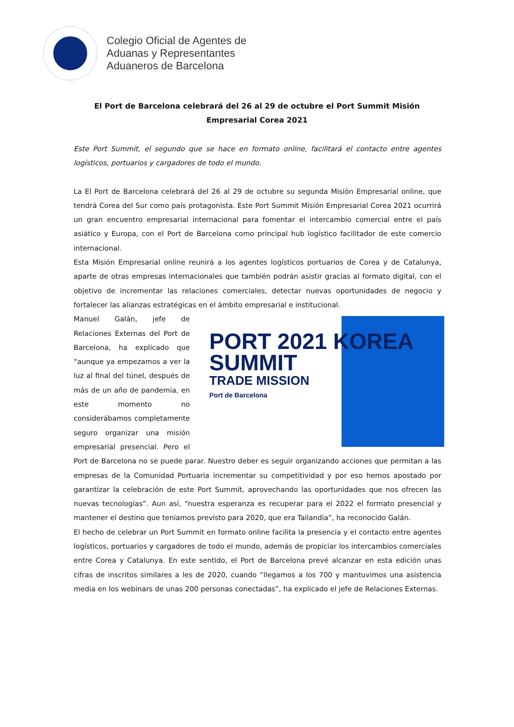Colegio Oficial de Agentes de
Aduanas y Representantes
Aduaneros de Barcelona
El Port de Barcelona celebrará del 26 al 29 de octubre el Port Summit Misión Empresarial Corea 2021
Este Port Summit, el segundo que se hace en formato online, facilitará el contacto entre agentes logísticos, portuarios y cargadores de todo el mundo.
La El Port de Barcelona celebrará del 26 al 29 de octubre su segunda Misión Empresarial online, que tendrá Corea del Sur como país protagonista. Este Port Summit Misión Empresarial Corea 2021 ocurrirá un gran encuentro empresarial internacional para fomentar el intercambio comercial entre el país asiático y Europa, con el Port de Barcelona como principal hub logístico facilitador de este comercio internacional.
Esta Misión Empresarial online reunirá a los agentes logísticos portuarios de Corea y de Catalunya, aparte de otras empresas internacionales que también podrán asistir gracias al formato digital, con el objetivo de incrementar las relaciones comerciales, detectar nuevas oportunidades de negocio y fortalecer las alianzas estratégicas en el ámbito empresarial e institucional.
PORT 2021 KOREA
SUMMIT
TRADE MISSION
Port de Barcelona
Manuel Galán, jefe de Relaciones Externas del Port de Barcelona, ha explicado que “aunque ya empezamos a ver la luz al final del túnel, después de más de un año de pandemia, en este momento no considerábamos completamente seguro organizar una misión empresarial presencial. Pero el Port de Barcelona no se puede parar. Nuestro deber es seguir organizando acciones que permitan a las empresas de la Comunidad Portuaria incrementar su competitividad y por eso hemos apostado por garantizar la celebración de este Port Summit, aprovechando las oportunidades que nos ofrecen las nuevas tecnologías”. Aun así, “nuestra esperanza es recuperar para el 2022 el formato presencial y mantener el destino que teníamos previsto para 2020, que era Tailandia”, ha reconocido Galán.
El hecho de celebrar un Port Summit en formato online facilita la presencia y el contacto entre agentes logísticos, portuarios y cargadores de todo el mundo, además de propiciar los intercambios comerciales entre Corea y Catalunya. En este sentido, el Port de Barcelona prevé alcanzar en esta edición unas cifras de inscritos similares a les de 2020, cuando “llegamos a los 700 y mantuvimos una asistencia media en los webinars de unas 200 personas conectadas”, ha explicado el jefe de Relaciones Externas.